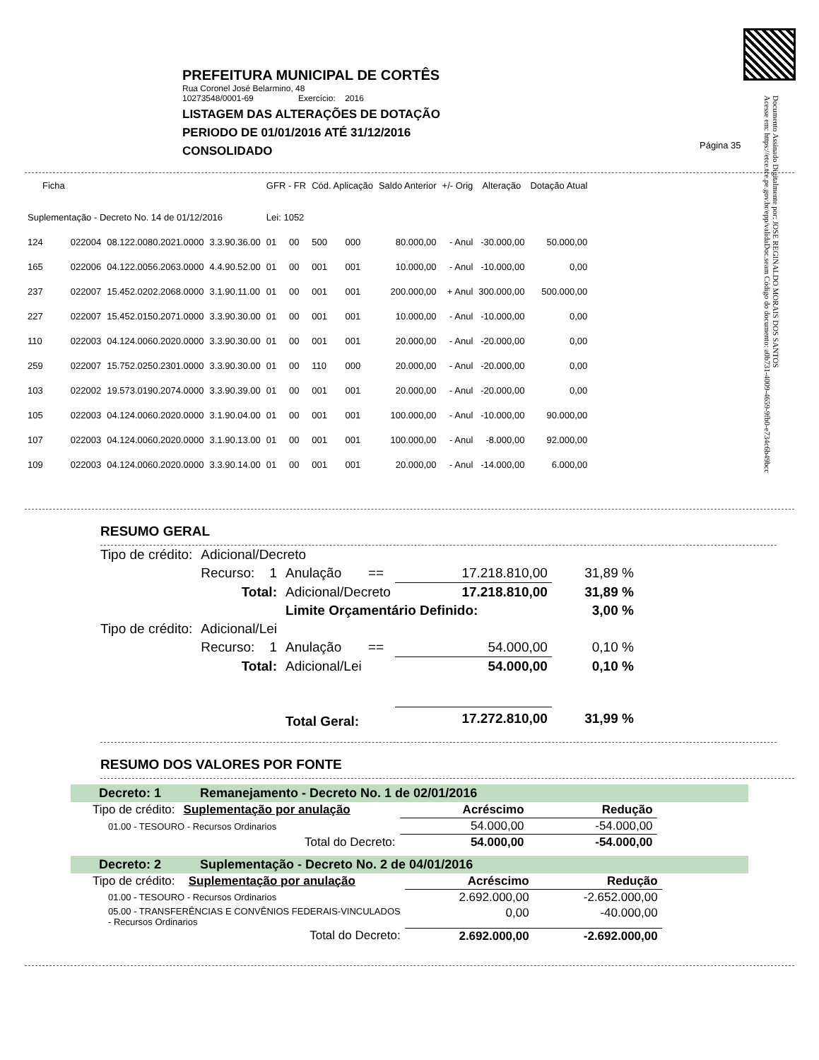Documento Assinado Digitalmente por: JOSE REGINALDO MORAIS DOS SANTOS
Acesse em: https://etce.tce.pe.gov.br/epp/validaDoc.seam Código do documento: a0b731-4009-4659-9fb0-e734c6b49bcc
PREFEITURA MUNICIPAL DE CORTÊS
Rua Coronel José Belarmino, 48
10273548/0001-69 Exercício: 2016
LISTAGEM DAS ALTERAÇÕES DE DOTAÇÃO
PERIODO DE 01/01/2016 ATÉ 31/12/2016
CONSOLIDADO
Página 35
| Ficha | | | | GFR - FR | | Cód. Aplicação | | Saldo Anterior | +/- Orig | Alteração | Dotação Atual |
| --- | --- | --- | --- | --- | --- | --- | --- | --- | --- | --- | --- |
| Suplementação - Decreto No. 14 de 01/12/2016 | | | | Lei: 1052 | | | | | | | |
| 124 | 022004 | 08.122.0080.2021.0000 | 3.3.90.36.00 | 01 | 00 | 500 | 000 | 80.000,00 | - Anul | -30.000,00 | 50.000,00 |
| 165 | 022006 | 04.122.0056.2063.0000 | 4.4.90.52.00 | 01 | 00 | 001 | 001 | 10.000,00 | - Anul | -10.000,00 | 0,00 |
| 237 | 022007 | 15.452.0202.2068.0000 | 3.1.90.11.00 | 01 | 00 | 001 | 001 | 200.000,00 | + Anul | 300.000,00 | 500.000,00 |
| 227 | 022007 | 15.452.0150.2071.0000 | 3.3.90.30.00 | 01 | 00 | 001 | 001 | 10.000,00 | - Anul | -10.000,00 | 0,00 |
| 110 | 022003 | 04.124.0060.2020.0000 | 3.3.90.30.00 | 01 | 00 | 001 | 001 | 20.000,00 | - Anul | -20.000,00 | 0,00 |
| 259 | 022007 | 15.752.0250.2301.0000 | 3.3.90.30.00 | 01 | 00 | 110 | 000 | 20.000,00 | - Anul | -20.000,00 | 0,00 |
| 103 | 022002 | 19.573.0190.2074.0000 | 3.3.90.39.00 | 01 | 00 | 001 | 001 | 20.000,00 | - Anul | -20.000,00 | 0,00 |
| 105 | 022003 | 04.124.0060.2020.0000 | 3.1.90.04.00 | 01 | 00 | 001 | 001 | 100.000,00 | - Anul | -10.000,00 | 90.000,00 |
| 107 | 022003 | 04.124.0060.2020.0000 | 3.1.90.13.00 | 01 | 00 | 001 | 001 | 100.000,00 | - Anul | -8.000,00 | 92.000,00 |
| 109 | 022003 | 04.124.0060.2020.0000 | 3.3.90.14.00 | 01 | 00 | 001 | 001 | 20.000,00 | - Anul | -14.000,00 | 6.000,00 |
RESUMO GERAL
| Tipo de crédito: | Adicional/Decreto | | | | |
| | Recurso: 1 | Anulação | == | 17.218.810,00 | 31,89 % |
| | Total: | Adicional/Decreto | | 17.218.810,00 | 31,89 % |
| | | Limite Orçamentário Definido: | | | 3,00 % |
| Tipo de crédito: | Adicional/Lei | | | | |
| | Recurso: 1 | Anulação | == | 54.000,00 | 0,10 % |
| | Total: | Adicional/Lei | | 54.000,00 | 0,10 % |
| | | Total Geral: | | 17.272.810,00 | 31,99 % |
RESUMO DOS VALORES POR FONTE
Decreto: 1 Remanejamento - Decreto No. 1 de 02/01/2016
| Tipo de crédito: | Suplementação por anulação | Acréscimo | Redução |
| 01.00 - TESOURO - Recursos Ordinarios | | 54.000,00 | -54.000,00 |
| | Total do Decreto: | 54.000,00 | -54.000,00 |
Decreto: 2 Suplementação - Decreto No. 2 de 04/01/2016
| Tipo de crédito: | Suplementação por anulação | Acréscimo | Redução |
| 01.00 - TESOURO - Recursos Ordinarios | | 2.692.000,00 | -2.652.000,00 |
| 05.00 - TRANSFERÊNCIAS E CONVÊNIOS FEDERAIS-VINCULADOS - Recursos Ordinarios | | 0,00 | -40.000,00 |
| | Total do Decreto: | 2.692.000,00 | -2.692.000,00 |